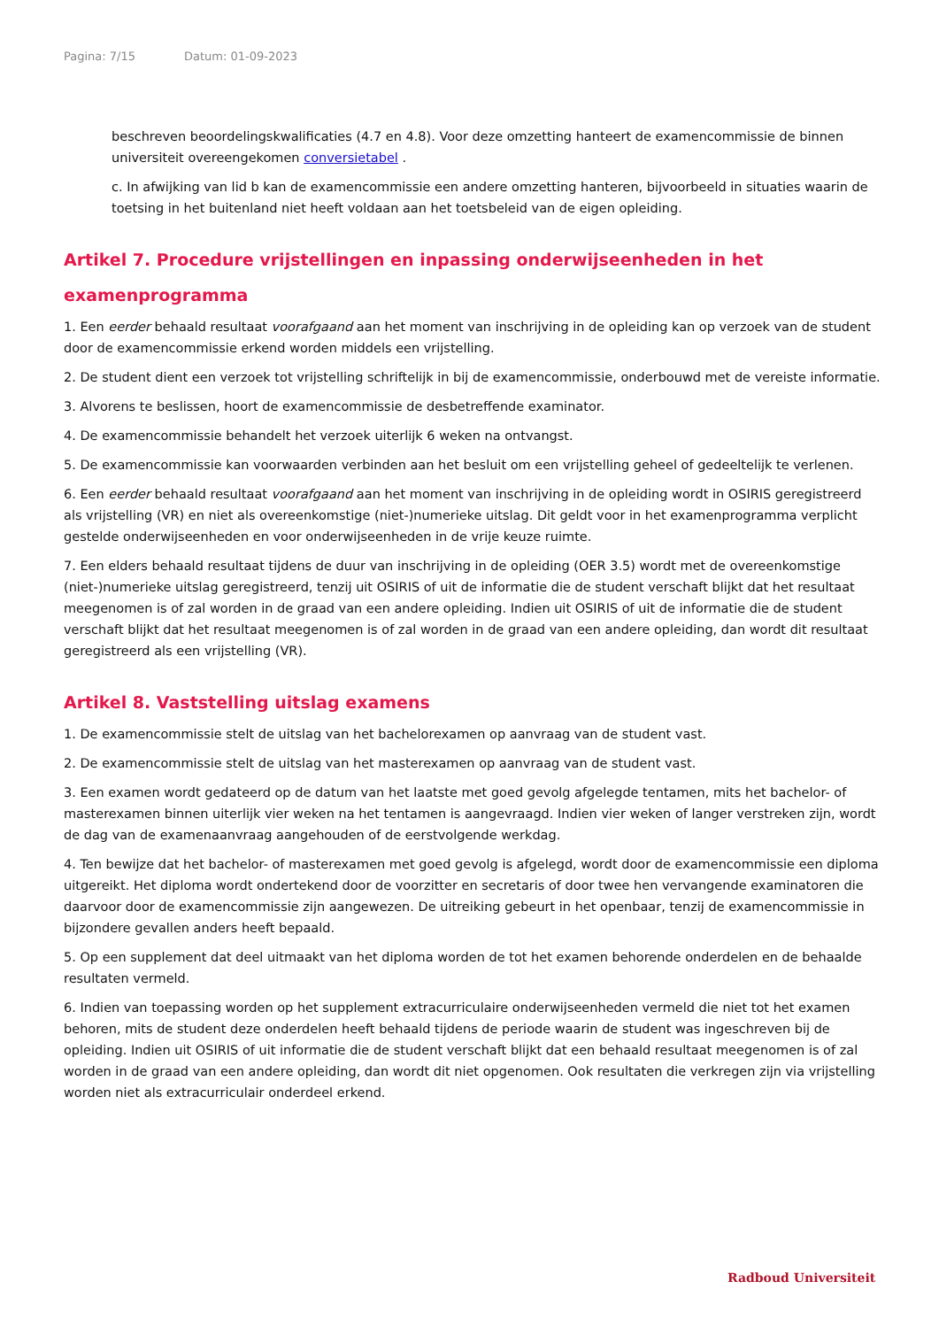Pagina: 7/15 Datum: 01-09-2023
beschreven beoordelingskwalificaties (4.7 en 4.8). Voor deze omzetting hanteert de examencommissie de binnen universiteit overeengekomen conversietabel .
c. In afwijking van lid b kan de examencommissie een andere omzetting hanteren, bijvoorbeeld in situaties waarin de toetsing in het buitenland niet heeft voldaan aan het toetsbeleid van de eigen opleiding.
Artikel 7. Procedure vrijstellingen en inpassing onderwijseenheden in het examenprogramma
1. Een eerder behaald resultaat voorafgaand aan het moment van inschrijving in de opleiding kan op verzoek van de student door de examencommissie erkend worden middels een vrijstelling.
2. De student dient een verzoek tot vrijstelling schriftelijk in bij de examencommissie, onderbouwd met de vereiste informatie.
3. Alvorens te beslissen, hoort de examencommissie de desbetreffende examinator.
4. De examencommissie behandelt het verzoek uiterlijk 6 weken na ontvangst.
5. De examencommissie kan voorwaarden verbinden aan het besluit om een vrijstelling geheel of gedeeltelijk te verlenen.
6. Een eerder behaald resultaat voorafgaand aan het moment van inschrijving in de opleiding wordt in OSIRIS geregistreerd als vrijstelling (VR) en niet als overeenkomstige (niet-)numerieke uitslag. Dit geldt voor in het examenprogramma verplicht gestelde onderwijseenheden en voor onderwijseenheden in de vrije keuze ruimte.
7. Een elders behaald resultaat tijdens de duur van inschrijving in de opleiding (OER 3.5) wordt met de overeenkomstige (niet-)numerieke uitslag geregistreerd, tenzij uit OSIRIS of uit de informatie die de student verschaft blijkt dat het resultaat meegenomen is of zal worden in de graad van een andere opleiding. Indien uit OSIRIS of uit de informatie die de student verschaft blijkt dat het resultaat meegenomen is of zal worden in de graad van een andere opleiding, dan wordt dit resultaat geregistreerd als een vrijstelling (VR).
Artikel 8. Vaststelling uitslag examens
1. De examencommissie stelt de uitslag van het bachelorexamen op aanvraag van de student vast.
2. De examencommissie stelt de uitslag van het masterexamen op aanvraag van de student vast.
3. Een examen wordt gedateerd op de datum van het laatste met goed gevolg afgelegde tentamen, mits het bachelor- of masterexamen binnen uiterlijk vier weken na het tentamen is aangevraagd. Indien vier weken of langer verstreken zijn, wordt de dag van de examenaanvraag aangehouden of de eerstvolgende werkdag.
4. Ten bewijze dat het bachelor- of masterexamen met goed gevolg is afgelegd, wordt door de examencommissie een diploma uitgereikt. Het diploma wordt ondertekend door de voorzitter en secretaris of door twee hen vervangende examinatoren die daarvoor door de examencommissie zijn aangewezen. De uitreiking gebeurt in het openbaar, tenzij de examencommissie in bijzondere gevallen anders heeft bepaald.
5. Op een supplement dat deel uitmaakt van het diploma worden de tot het examen behorende onderdelen en de behaalde resultaten vermeld.
6. Indien van toepassing worden op het supplement extracurriculaire onderwijseenheden vermeld die niet tot het examen behoren, mits de student deze onderdelen heeft behaald tijdens de periode waarin de student was ingeschreven bij de opleiding. Indien uit OSIRIS of uit informatie die de student verschaft blijkt dat een behaald resultaat meegenomen is of zal worden in de graad van een andere opleiding, dan wordt dit niet opgenomen. Ook resultaten die verkregen zijn via vrijstelling worden niet als extracurriculair onderdeel erkend.
Radboud Universiteit